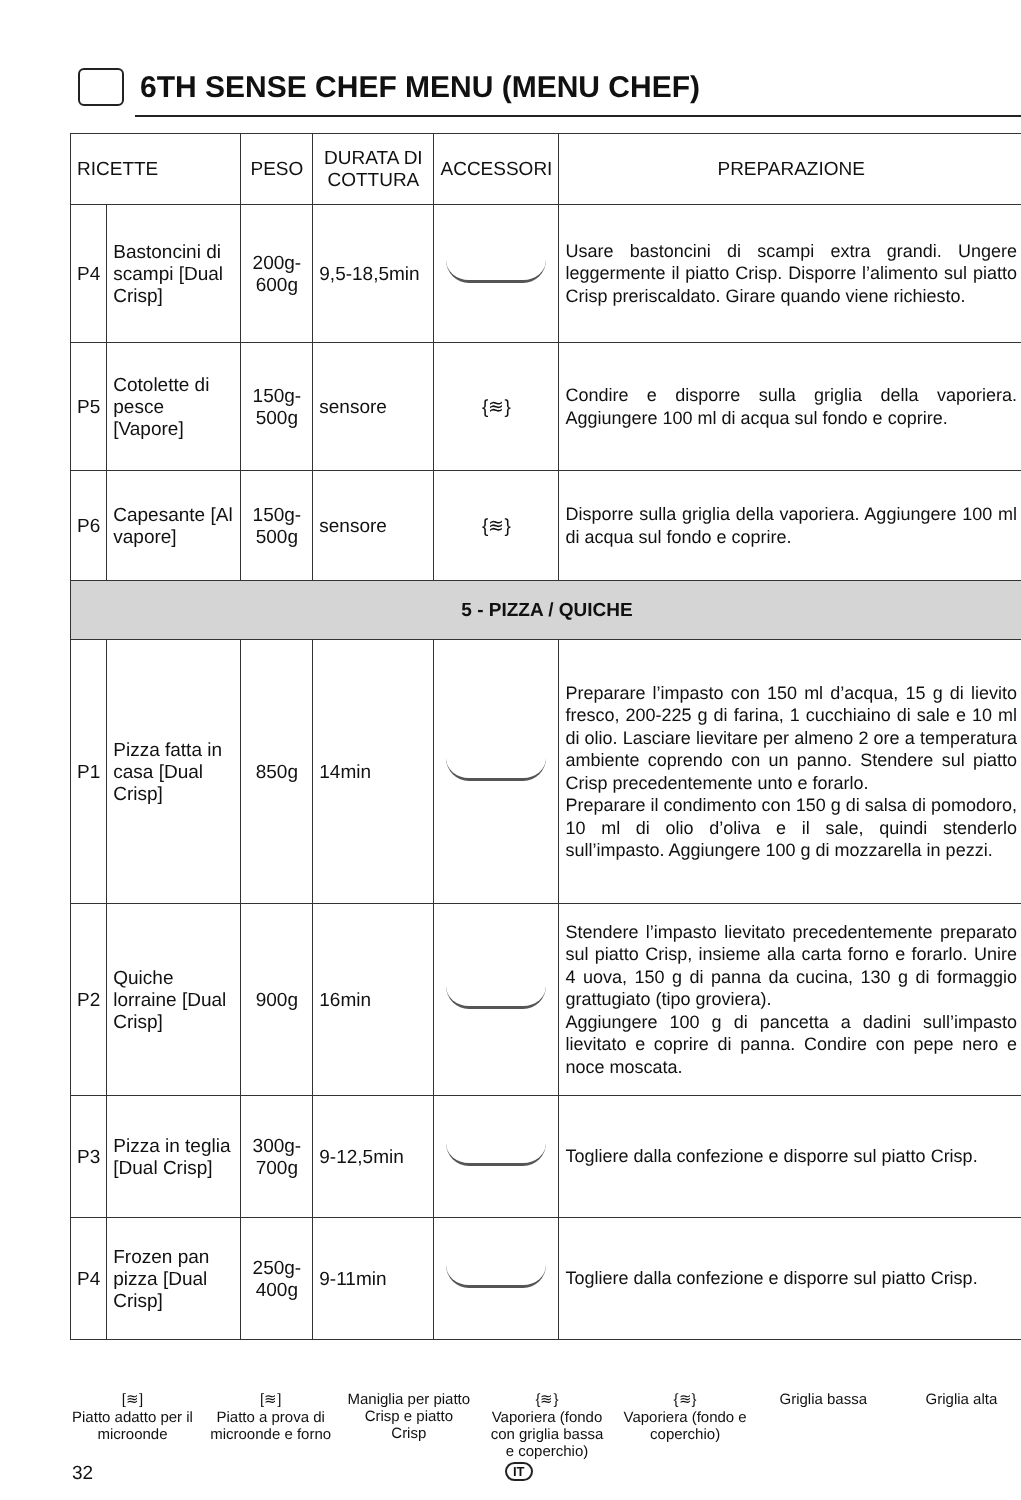6TH SENSE CHEF MENU (MENU CHEF)
| RICETTE | | PESO | DURATA DI COTTURA | ACCESSORI | PREPARAZIONE |
| --- | --- | --- | --- | --- | --- |
| P4 | Bastoncini di scampi [Dual Crisp] | 200g-600g | 9,5-18,5min | | Usare bastoncini di scampi extra grandi. Ungere leggermente il piatto Crisp. Disporre l’alimento sul piatto Crisp preriscaldato. Girare quando viene richiesto. |
| P5 | Cotolette di pesce [Vapore] | 150g-500g | sensore | {≋} | Condire e disporre sulla griglia della vaporiera. Aggiungere 100 ml di acqua sul fondo e coprire. |
| P6 | Capesante [Al vapore] | 150g-500g | sensore | {≋} | Disporre sulla griglia della vaporiera. Aggiungere 100 ml di acqua sul fondo e coprire. |
| 5 - PIZZA / QUICHE | | | | | |
| P1 | Pizza fatta in casa [Dual Crisp] | 850g | 14min | | Preparare l’impasto con 150 ml d’acqua, 15 g di lievito fresco, 200-225 g di farina, 1 cucchiaino di sale e 10 ml di olio. Lasciare lievitare per almeno 2 ore a temperatura ambiente coprendo con un panno. Stendere sul piatto Crisp precedentemente unto e forarlo. Preparare il condimento con 150 g di salsa di pomodoro, 10 ml di olio d’oliva e il sale, quindi stenderlo sull’impasto. Aggiungere 100 g di mozzarella in pezzi. |
| P2 | Quiche lorraine [Dual Crisp] | 900g | 16min | | Stendere l’impasto lievitato precedentemente preparato sul piatto Crisp, insieme alla carta forno e forarlo. Unire 4 uova, 150 g di panna da cucina, 130 g di formaggio grattugiato (tipo groviera). Aggiungere 100 g di pancetta a dadini sull’impasto lievitato e coprire di panna. Condire con pepe nero e noce moscata. |
| P3 | Pizza in teglia [Dual Crisp] | 300g-700g | 9-12,5min | | Togliere dalla confezione e disporre sul piatto Crisp. |
| P4 | Frozen pan pizza [Dual Crisp] | 250g-400g | 9-11min | | Togliere dalla confezione e disporre sul piatto Crisp. |
[≋]
Piatto adatto per il microonde
[≋]
Piatto a prova di microonde e forno
Maniglia per piatto Crisp e piatto Crisp
{≋}
Vaporiera (fondo con griglia bassa e coperchio)
{≋}
Vaporiera (fondo e coperchio)
Griglia bassa Griglia alta
32 IT